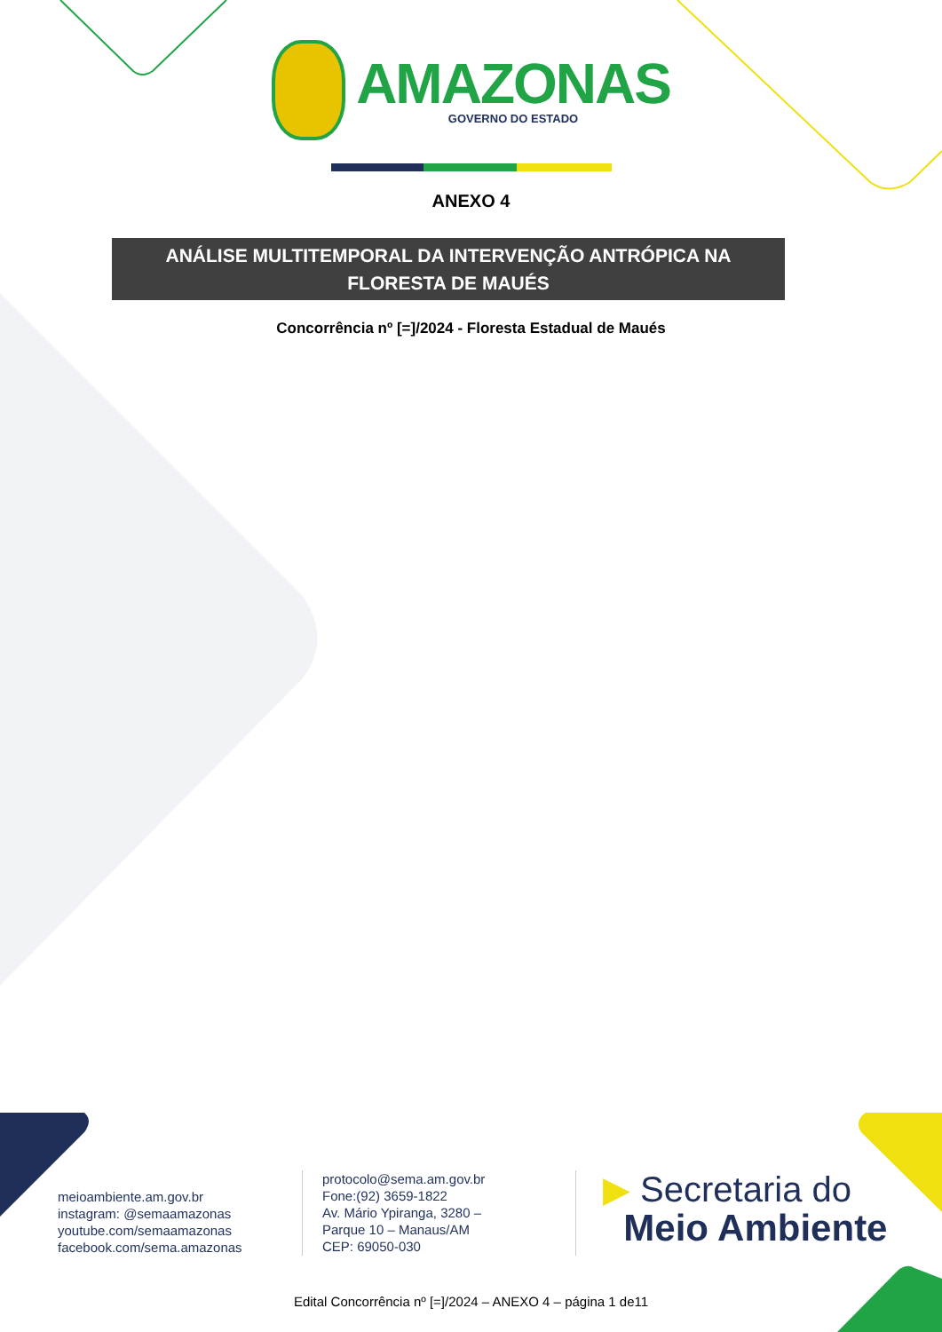AMAZONAS
GOVERNO DO ESTADO
ANEXO 4
ANÁLISE MULTITEMPORAL DA INTERVENÇÃO ANTRÓPICA NA
FLORESTA DE MAUÉS
Concorrência nº [=]/2024 - Floresta Estadual de Maués
meioambiente.am.gov.br
instagram: @semaamazonas
youtube.com/semaamazonas
facebook.com/sema.amazonas
protocolo@sema.am.gov.br
Fone:(92) 3659-1822
Av. Mário Ypiranga, 3280 –
Parque 10 – Manaus/AM
CEP: 69050-030
▶ Secretaria do
Meio Ambiente
Edital Concorrência nº [=]/2024 – ANEXO 4 – página 1 de11